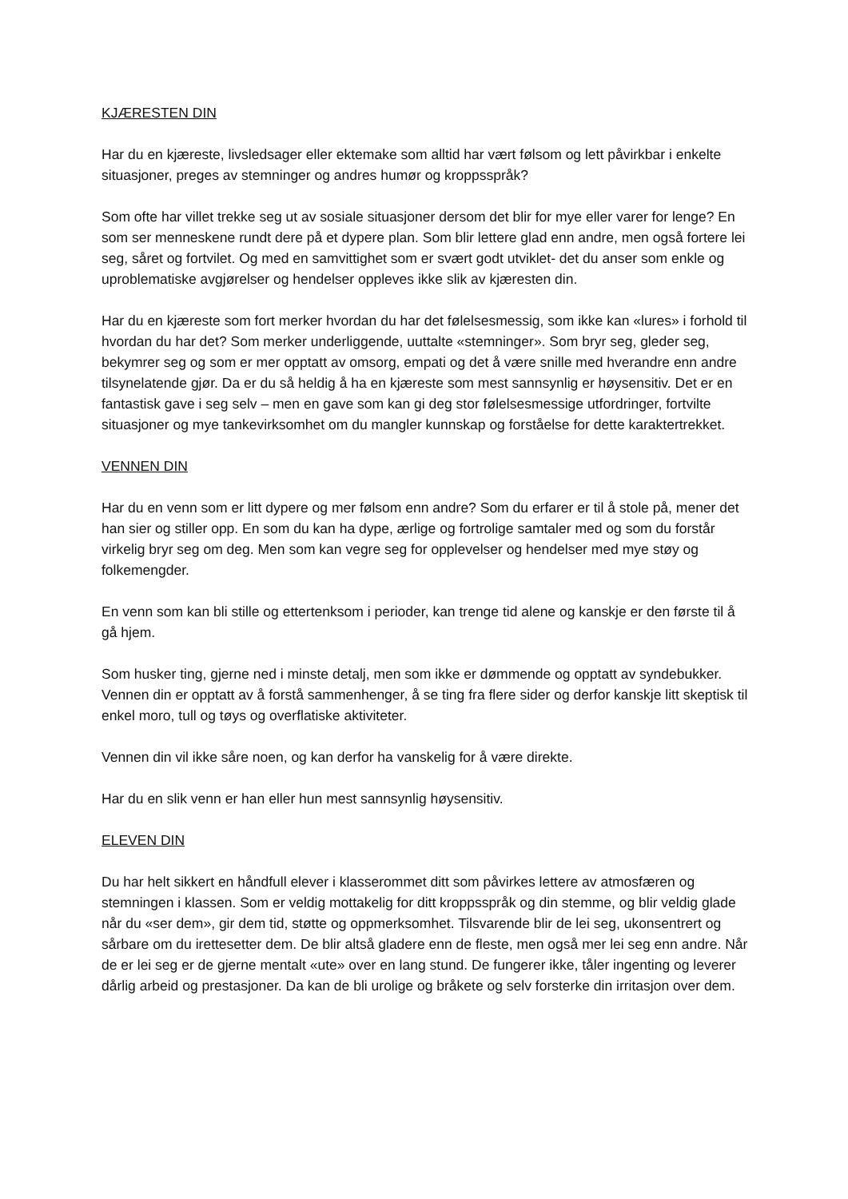KJÆRESTEN DIN
Har du en kjæreste, livsledsager eller ektemake som alltid har vært følsom og lett påvirkbar i enkelte situasjoner, preges av stemninger og andres humør og kroppsspråk?
Som ofte har villet trekke seg ut av sosiale situasjoner dersom det blir for mye eller varer for lenge? En som ser menneskene rundt dere på et dypere plan. Som blir lettere glad enn andre, men også fortere lei seg, såret og fortvilet. Og med en samvittighet som er svært godt utviklet- det du anser som enkle og uproblematiske avgjørelser og hendelser oppleves ikke slik av kjæresten din.
Har du en kjæreste som fort merker hvordan du har det følelsesmessig, som ikke kan «lures» i forhold til hvordan du har det? Som merker underliggende, uuttalte «stemninger». Som bryr seg, gleder seg, bekymrer seg og som er mer opptatt av omsorg, empati og det å være snille med hverandre enn andre tilsynelatende gjør. Da er du så heldig å ha en kjæreste som mest sannsynlig er høysensitiv. Det er en fantastisk gave i seg selv – men en gave som kan gi deg stor følelsesmessige utfordringer, fortvilte situasjoner og mye tankevirksomhet om du mangler kunnskap og forståelse for dette karaktertrekket.
VENNEN DIN
Har du en venn som er litt dypere og mer følsom enn andre? Som du erfarer er til å stole på, mener det han sier og stiller opp. En som du kan ha dype, ærlige og fortrolige samtaler med og som du forstår virkelig bryr seg om deg. Men som kan vegre seg for opplevelser og hendelser med mye støy og folkemengder.
En venn som kan bli stille og ettertenksom i perioder, kan trenge tid alene og kanskje er den første til å gå hjem.
Som husker ting, gjerne ned i minste detalj, men som ikke er dømmende og opptatt av syndebukker. Vennen din er opptatt av å forstå sammenhenger, å se ting fra flere sider og derfor kanskje litt skeptisk til enkel moro, tull og tøys og overflatiske aktiviteter.
Vennen din vil ikke såre noen, og kan derfor ha vanskelig for å være direkte.
Har du en slik venn er han eller hun mest sannsynlig høysensitiv.
ELEVEN DIN
Du har helt sikkert en håndfull elever i klasserommet ditt som påvirkes lettere av atmosfæren og stemningen i klassen. Som er veldig mottakelig for ditt kroppsspråk og din stemme, og blir veldig glade når du «ser dem», gir dem tid, støtte og oppmerksomhet. Tilsvarende blir de lei seg, ukonsentrert og sårbare om du irettesetter dem. De blir altså gladere enn de fleste, men også mer lei seg enn andre. Når de er lei seg er de gjerne mentalt «ute» over en lang stund. De fungerer ikke, tåler ingenting og leverer dårlig arbeid og prestasjoner. Da kan de bli urolige og bråkete og selv forsterke din irritasjon over dem.